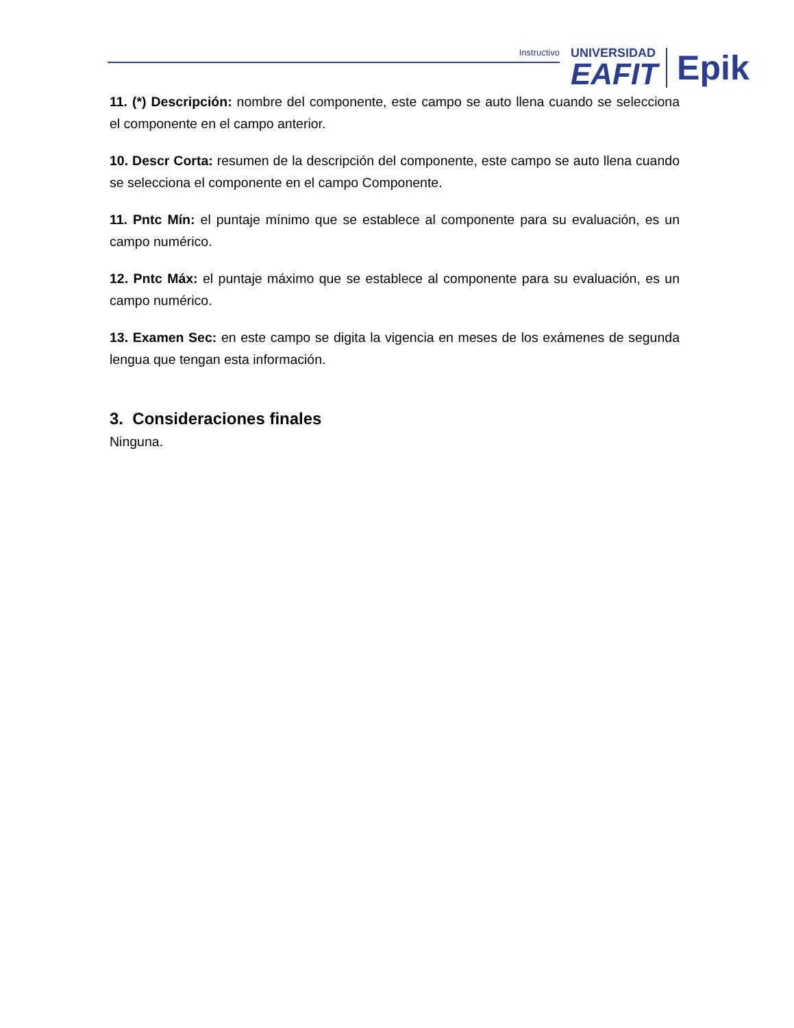Instructivo
UNIVERSIDAD
EAFIT
Epik
11. (*) Descripción: nombre del componente, este campo se auto llena cuando se selecciona el componente en el campo anterior.
10. Descr Corta: resumen de la descripción del componente, este campo se auto llena cuando se selecciona el componente en el campo Componente.
11. Pntc Mín: el puntaje mínimo que se establece al componente para su evaluación, es un campo numérico.
12. Pntc Máx: el puntaje máximo que se establece al componente para su evaluación, es un campo numérico.
13. Examen Sec: en este campo se digita la vigencia en meses de los exámenes de segunda lengua que tengan esta información.
3. Consideraciones finales
Ninguna.